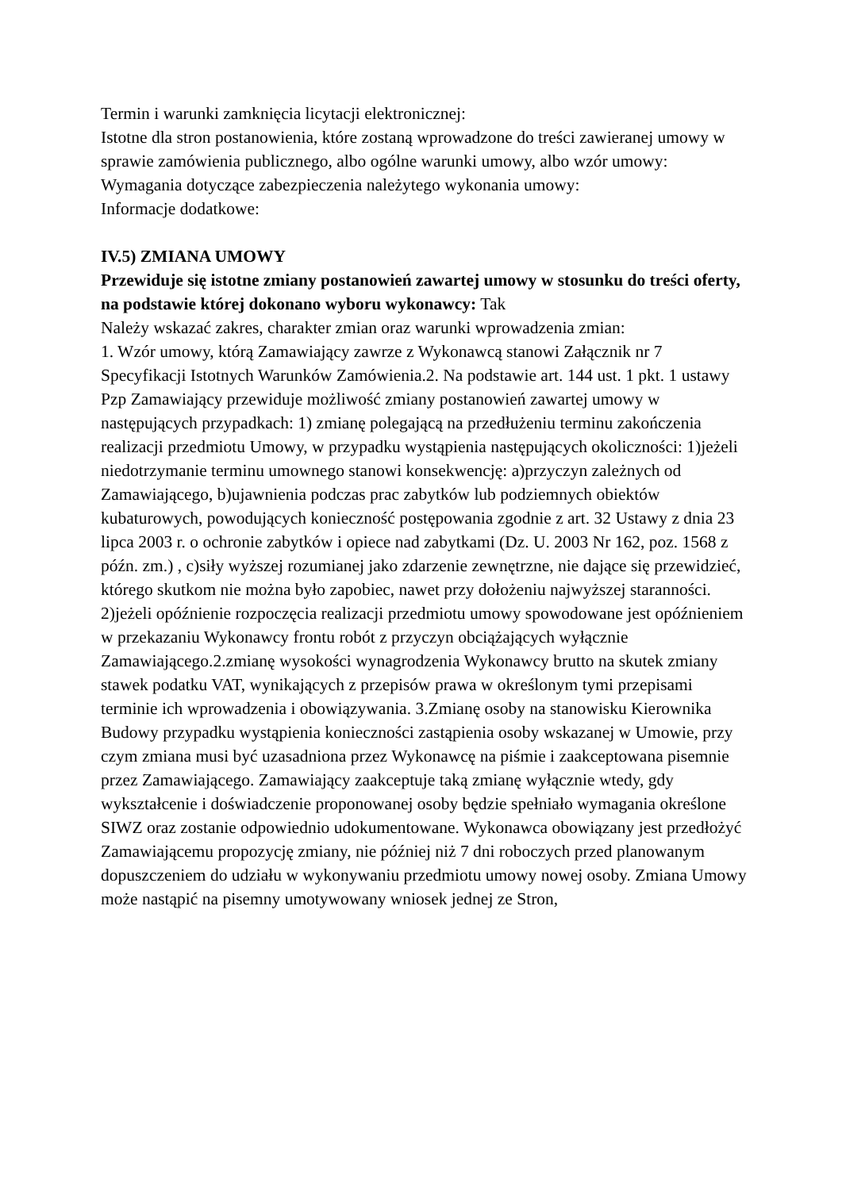Termin i warunki zamknięcia licytacji elektronicznej:
Istotne dla stron postanowienia, które zostaną wprowadzone do treści zawieranej umowy w sprawie zamówienia publicznego, albo ogólne warunki umowy, albo wzór umowy:
Wymagania dotyczące zabezpieczenia należytego wykonania umowy:
Informacje dodatkowe:
IV.5) ZMIANA UMOWY
Przewiduje się istotne zmiany postanowień zawartej umowy w stosunku do treści oferty, na podstawie której dokonano wyboru wykonawcy: Tak
Należy wskazać zakres, charakter zmian oraz warunki wprowadzenia zmian:
1. Wzór umowy, którą Zamawiający zawrze z Wykonawcą stanowi Załącznik nr 7 Specyfikacji Istotnych Warunków Zamówienia.2. Na podstawie art. 144 ust. 1 pkt. 1 ustawy Pzp Zamawiający przewiduje możliwość zmiany postanowień zawartej umowy w następujących przypadkach: 1) zmianę polegającą na przedłużeniu terminu zakończenia realizacji przedmiotu Umowy, w przypadku wystąpienia następujących okoliczności: 1)jeżeli niedotrzymanie terminu umownego stanowi konsekwencję: a)przyczyn zależnych od Zamawiającego, b)ujawnienia podczas prac zabytków lub podziemnych obiektów kubaturowych, powodujących konieczność postępowania zgodnie z art. 32 Ustawy z dnia 23 lipca 2003 r. o ochronie zabytków i opiece nad zabytkami (Dz. U. 2003 Nr 162, poz. 1568 z późn. zm.) , c)siły wyższej rozumianej jako zdarzenie zewnętrzne, nie dające się przewidzieć, którego skutkom nie można było zapobiec, nawet przy dołożeniu najwyższej staranności. 2)jeżeli opóźnienie rozpoczęcia realizacji przedmiotu umowy spowodowane jest opóźnieniem w przekazaniu Wykonawcy frontu robót z przyczyn obciążających wyłącznie Zamawiającego.2.zmianę wysokości wynagrodzenia Wykonawcy brutto na skutek zmiany stawek podatku VAT, wynikających z przepisów prawa w określonym tymi przepisami terminie ich wprowadzenia i obowiązywania. 3.Zmianę osoby na stanowisku Kierownika Budowy przypadku wystąpienia konieczności zastąpienia osoby wskazanej w Umowie, przy czym zmiana musi być uzasadniona przez Wykonawcę na piśmie i zaakceptowana pisemnie przez Zamawiającego. Zamawiający zaakceptuje taką zmianę wyłącznie wtedy, gdy wykształcenie i doświadczenie proponowanej osoby będzie spełniało wymagania określone SIWZ oraz zostanie odpowiednio udokumentowane. Wykonawca obowiązany jest przedłożyć Zamawiającemu propozycję zmiany, nie później niż 7 dni roboczych przed planowanym dopuszczeniem do udziału w wykonywaniu przedmiotu umowy nowej osoby. Zmiana Umowy może nastąpić na pisemny umotywowany wniosek jednej ze Stron,